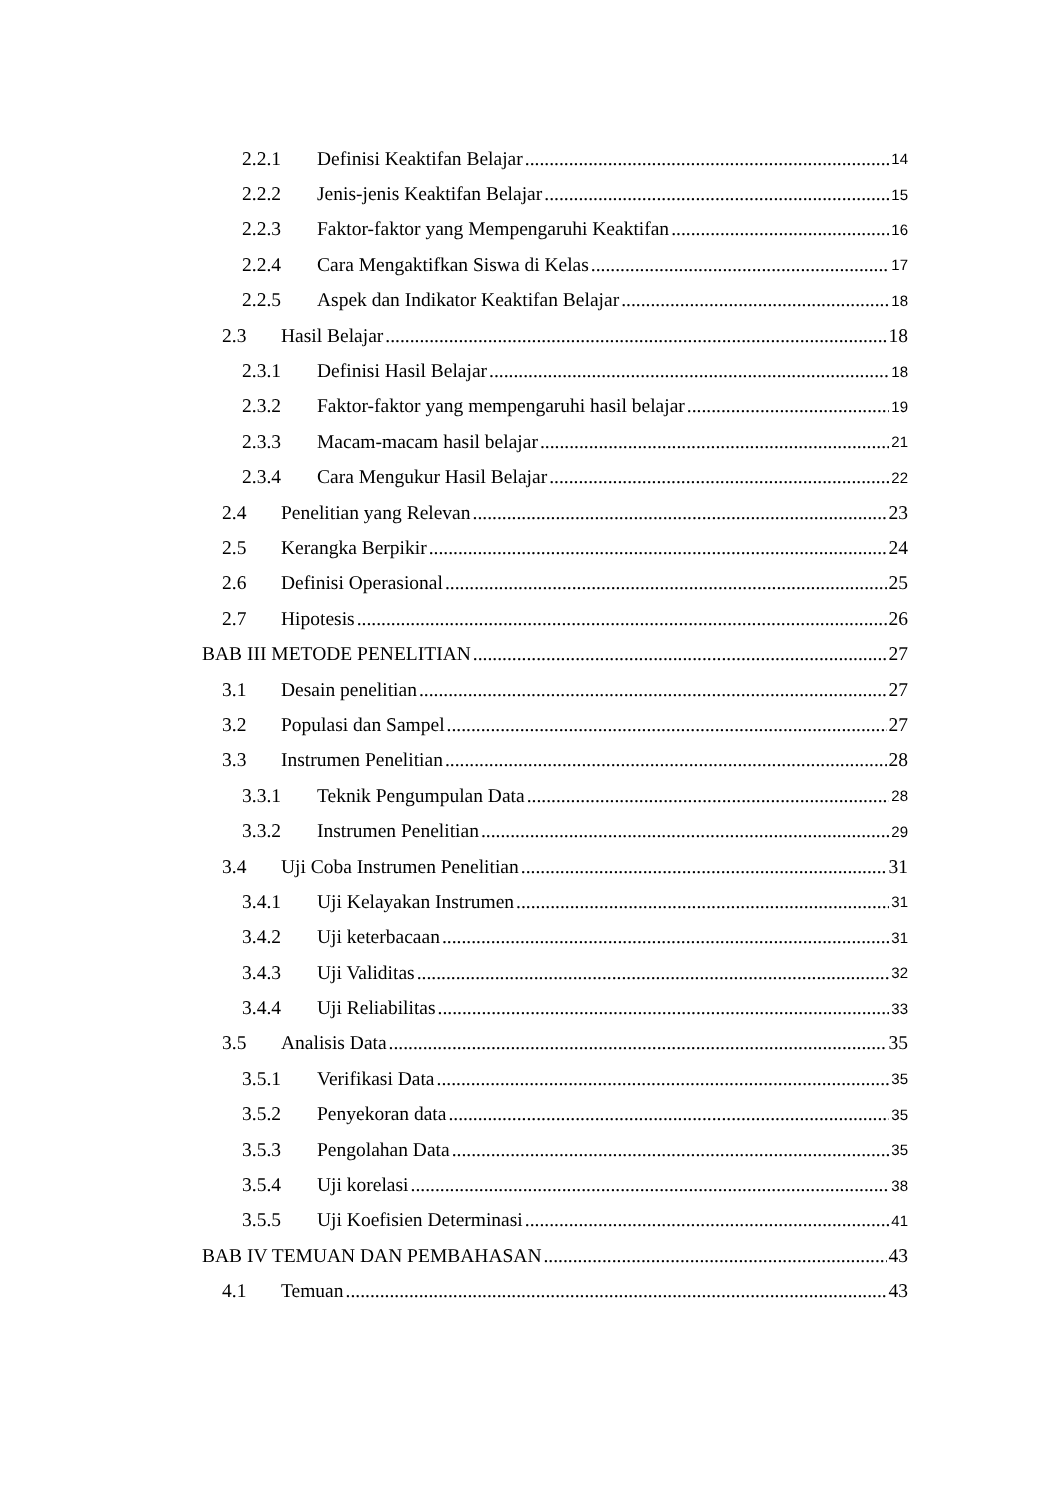2.2.1 Definisi Keaktifan Belajar 14
2.2.2 Jenis-jenis Keaktifan Belajar 15
2.2.3 Faktor-faktor yang Mempengaruhi Keaktifan 16
2.2.4 Cara Mengaktifkan Siswa di Kelas 17
2.2.5 Aspek dan Indikator Keaktifan Belajar 18
2.3 Hasil Belajar 18
2.3.1 Definisi Hasil Belajar 18
2.3.2 Faktor-faktor yang mempengaruhi hasil belajar 19
2.3.3 Macam-macam hasil belajar 21
2.3.4 Cara Mengukur Hasil Belajar 22
2.4 Penelitian yang Relevan 23
2.5 Kerangka Berpikir 24
2.6 Definisi Operasional 25
2.7 Hipotesis 26
BAB III METODE PENELITIAN 27
3.1 Desain penelitian 27
3.2 Populasi dan Sampel 27
3.3 Instrumen Penelitian 28
3.3.1 Teknik Pengumpulan Data 28
3.3.2 Instrumen Penelitian 29
3.4 Uji Coba Instrumen Penelitian 31
3.4.1 Uji Kelayakan Instrumen 31
3.4.2 Uji keterbacaan 31
3.4.3 Uji Validitas 32
3.4.4 Uji Reliabilitas 33
3.5 Analisis Data 35
3.5.1 Verifikasi Data 35
3.5.2 Penyekoran data 35
3.5.3 Pengolahan Data 35
3.5.4 Uji korelasi 38
3.5.5 Uji Koefisien Determinasi 41
BAB IV TEMUAN DAN PEMBAHASAN 43
4.1 Temuan 43